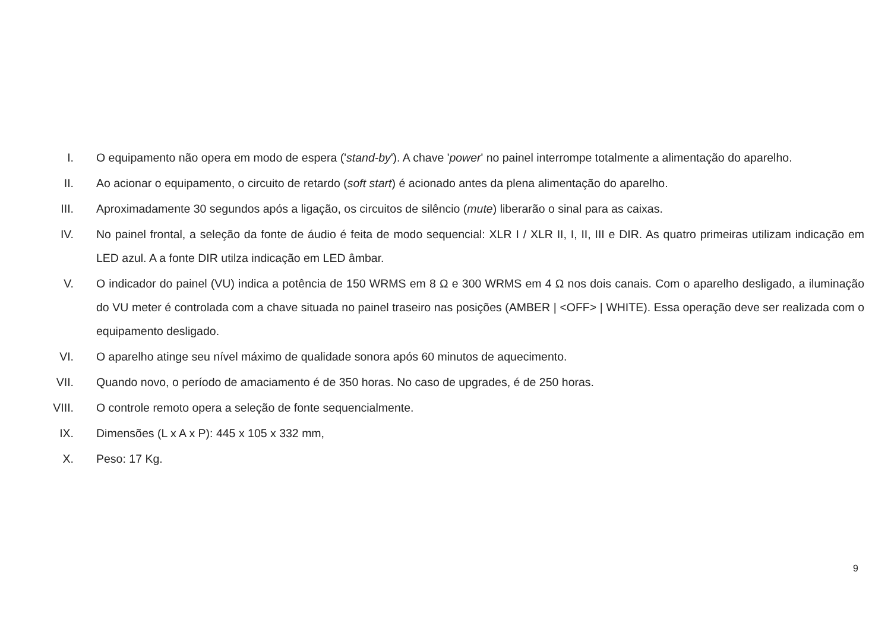I. O equipamento não opera em modo de espera ('stand-by'). A chave 'power' no painel interrompe totalmente a alimentação do aparelho.
II. Ao acionar o equipamento, o circuito de retardo (soft start) é acionado antes da plena alimentação do aparelho.
III. Aproximadamente 30 segundos após a ligação, os circuitos de silêncio (mute) liberarão o sinal para as caixas.
IV. No painel frontal, a seleção da fonte de áudio é feita de modo sequencial: XLR I / XLR II, I, II, III e DIR. As quatro primeiras utilizam indicação em LED azul. A a fonte DIR utilza indicação em LED âmbar.
V. O indicador do painel (VU) indica a potência de 150 WRMS em 8 Ω e 300 WRMS em 4 Ω nos dois canais. Com o aparelho desligado, a iluminação do VU meter é controlada com a chave situada no painel traseiro nas posições (AMBER | <OFF> | WHITE). Essa operação deve ser realizada com o equipamento desligado.
VI. O aparelho atinge seu nível máximo de qualidade sonora após 60 minutos de aquecimento.
VII. Quando novo, o período de amaciamento é de 350 horas. No caso de upgrades, é de 250 horas.
VIII. O controle remoto opera a seleção de fonte sequencialmente.
IX. Dimensões (L x A x P): 445 x 105 x 332 mm,
X. Peso: 17 Kg.
9